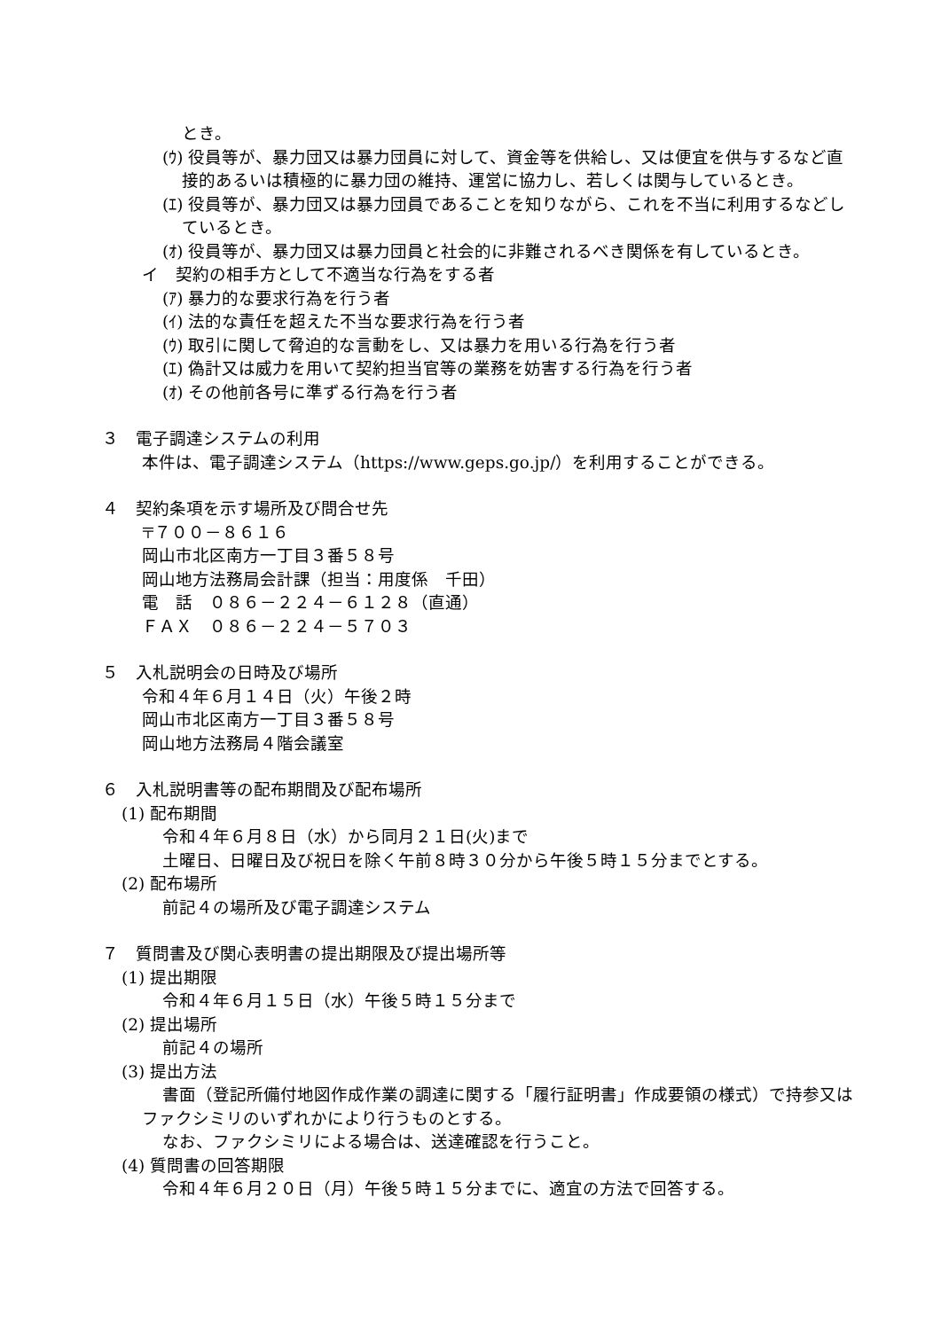とき。
(ｳ) 役員等が、暴力団又は暴力団員に対して、資金等を供給し、又は便宜を供与するなど直接的あるいは積極的に暴力団の維持、運営に協力し、若しくは関与しているとき。
(ｴ) 役員等が、暴力団又は暴力団員であることを知りながら、これを不当に利用するなどしているとき。
(ｵ) 役員等が、暴力団又は暴力団員と社会的に非難されるべき関係を有しているとき。
イ　契約の相手方として不適当な行為をする者
(ｱ) 暴力的な要求行為を行う者
(ｲ) 法的な責任を超えた不当な要求行為を行う者
(ｳ) 取引に関して脅迫的な言動をし、又は暴力を用いる行為を行う者
(ｴ) 偽計又は威力を用いて契約担当官等の業務を妨害する行為を行う者
(ｵ) その他前各号に準ずる行為を行う者
３　電子調達システムの利用
本件は、電子調達システム（https://www.geps.go.jp/）を利用することができる。
４　契約条項を示す場所及び問合せ先
〒７００－８６１６
岡山市北区南方一丁目３番５８号
岡山地方法務局会計課（担当：用度係　千田）
電　話　０８６－２２４－６１２８（直通）
ＦＡＸ　０８６－２２４－５７０３
５　入札説明会の日時及び場所
令和４年６月１４日（火）午後２時
岡山市北区南方一丁目３番５８号
岡山地方法務局４階会議室
６　入札説明書等の配布期間及び配布場所
(1) 配布期間
令和４年６月８日（水）から同月２１日(火)まで
土曜日、日曜日及び祝日を除く午前８時３０分から午後５時１５分までとする。
(2) 配布場所
前記４の場所及び電子調達システム
７　質問書及び関心表明書の提出期限及び提出場所等
(1) 提出期限
令和４年６月１５日（水）午後５時１５分まで
(2) 提出場所
前記４の場所
(3) 提出方法
書面（登記所備付地図作成作業の調達に関する「履行証明書」作成要領の様式）で持参又はファクシミリのいずれかにより行うものとする。
なお、ファクシミリによる場合は、送達確認を行うこと。
(4) 質問書の回答期限
令和４年６月２０日（月）午後５時１５分までに、適宜の方法で回答する。